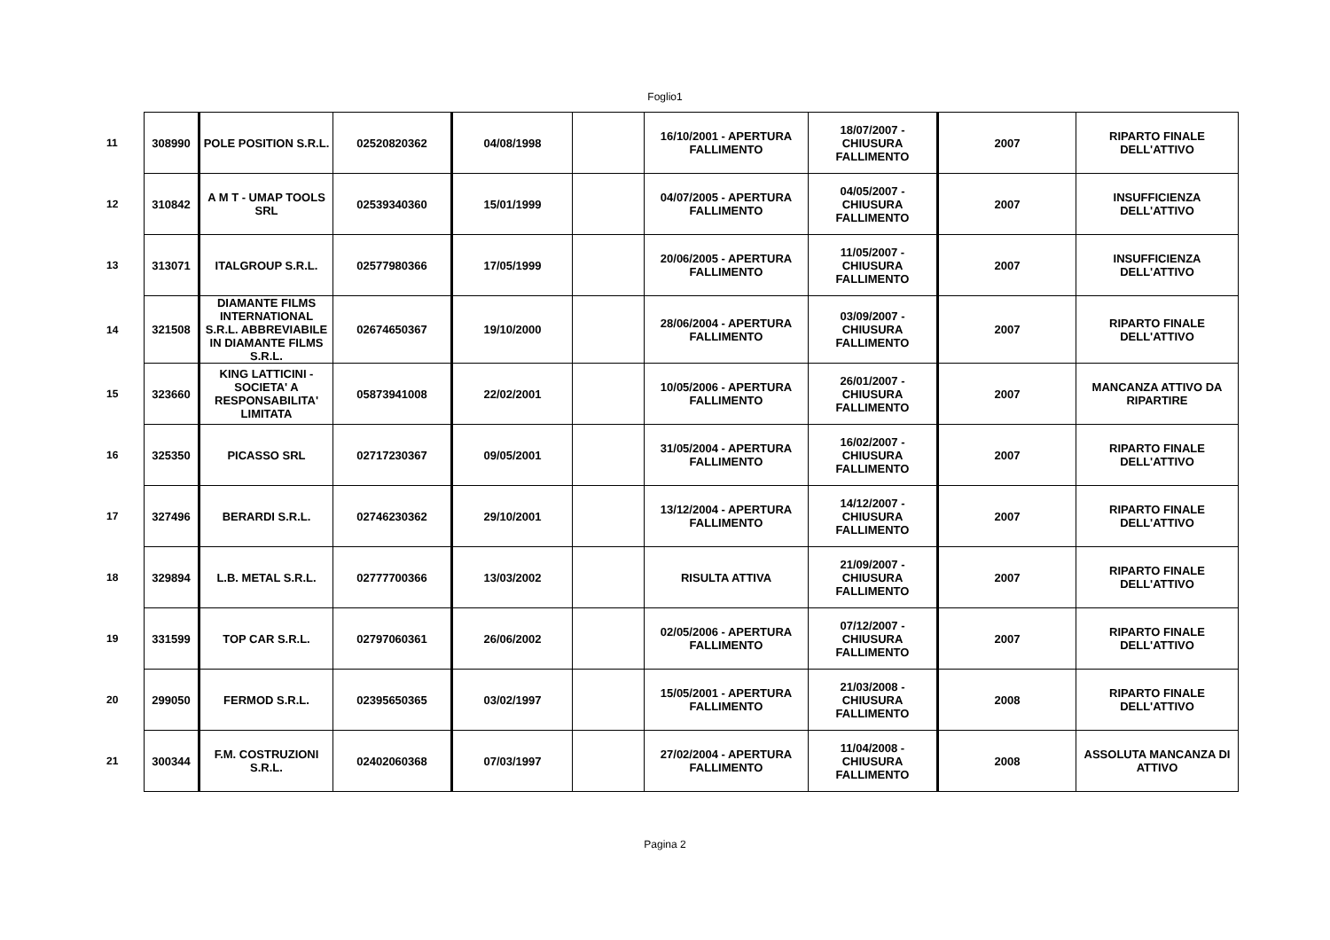Foglio1
| 11 | 308990 | POLE POSITION S.R.L. | 02520820362 | 04/08/1998 | | 16/10/2001 - APERTURA FALLIMENTO | 18/07/2007 - CHIUSURA FALLIMENTO | 2007 | RIPARTO FINALE DELL'ATTIVO |
| 12 | 310842 | A M T - UMAP TOOLS SRL | 02539340360 | 15/01/1999 | | 04/07/2005 - APERTURA FALLIMENTO | 04/05/2007 - CHIUSURA FALLIMENTO | 2007 | INSUFFICIENZA DELL'ATTIVO |
| 13 | 313071 | ITALGROUP S.R.L. | 02577980366 | 17/05/1999 | | 20/06/2005 - APERTURA FALLIMENTO | 11/05/2007 - CHIUSURA FALLIMENTO | 2007 | INSUFFICIENZA DELL'ATTIVO |
| 14 | 321508 | DIAMANTE FILMS INTERNATIONAL S.R.L. ABBREVIABILE IN DIAMANTE FILMS S.R.L. | 02674650367 | 19/10/2000 | | 28/06/2004 - APERTURA FALLIMENTO | 03/09/2007 - CHIUSURA FALLIMENTO | 2007 | RIPARTO FINALE DELL'ATTIVO |
| 15 | 323660 | KING LATTICINI - SOCIETA' A RESPONSABILITA' LIMITATA | 05873941008 | 22/02/2001 | | 10/05/2006 - APERTURA FALLIMENTO | 26/01/2007 - CHIUSURA FALLIMENTO | 2007 | MANCANZA ATTIVO DA RIPARTIRE |
| 16 | 325350 | PICASSO SRL | 02717230367 | 09/05/2001 | | 31/05/2004 - APERTURA FALLIMENTO | 16/02/2007 - CHIUSURA FALLIMENTO | 2007 | RIPARTO FINALE DELL'ATTIVO |
| 17 | 327496 | BERARDI S.R.L. | 02746230362 | 29/10/2001 | | 13/12/2004 - APERTURA FALLIMENTO | 14/12/2007 - CHIUSURA FALLIMENTO | 2007 | RIPARTO FINALE DELL'ATTIVO |
| 18 | 329894 | L.B. METAL S.R.L. | 02777700366 | 13/03/2002 | | RISULTA ATTIVA | 21/09/2007 - CHIUSURA FALLIMENTO | 2007 | RIPARTO FINALE DELL'ATTIVO |
| 19 | 331599 | TOP CAR S.R.L. | 02797060361 | 26/06/2002 | | 02/05/2006 - APERTURA FALLIMENTO | 07/12/2007 - CHIUSURA FALLIMENTO | 2007 | RIPARTO FINALE DELL'ATTIVO |
| 20 | 299050 | FERMOD S.R.L. | 02395650365 | 03/02/1997 | | 15/05/2001 - APERTURA FALLIMENTO | 21/03/2008 - CHIUSURA FALLIMENTO | 2008 | RIPARTO FINALE DELL'ATTIVO |
| 21 | 300344 | F.M. COSTRUZIONI S.R.L. | 02402060368 | 07/03/1997 | | 27/02/2004 - APERTURA FALLIMENTO | 11/04/2008 - CHIUSURA FALLIMENTO | 2008 | ASSOLUTA MANCANZA DI ATTIVO |
Pagina 2